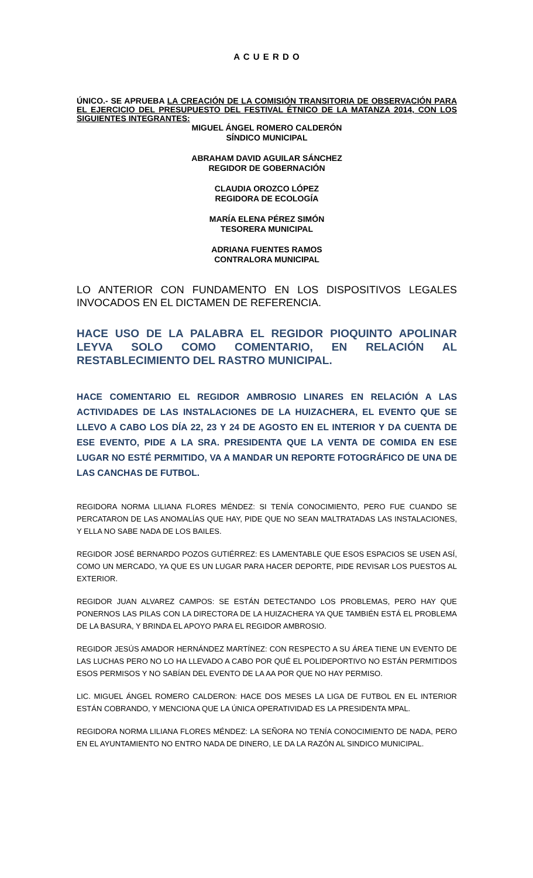A C U E R D O
ÚNICO.- SE APRUEBA LA CREACIÓN DE LA COMISIÓN TRANSITORIA DE OBSERVACIÓN PARA EL EJERCICIO DEL PRESUPUESTO DEL FESTIVAL ÉTNICO DE LA MATANZA 2014, CON LOS SIGUIENTES INTEGRANTES:
MIGUEL ÁNGEL ROMERO CALDERÓN
SÍNDICO MUNICIPAL
ABRAHAM DAVID AGUILAR SÁNCHEZ
REGIDOR DE GOBERNACIÓN
CLAUDIA OROZCO LÓPEZ
REGIDORA DE ECOLOGÍA
MARÍA ELENA PÉREZ SIMÓN
TESORERA MUNICIPAL
ADRIANA FUENTES RAMOS
CONTRALORA MUNICIPAL
LO ANTERIOR CON FUNDAMENTO EN LOS DISPOSITIVOS LEGALES INVOCADOS EN EL DICTAMEN DE REFERENCIA.
HACE USO DE LA PALABRA EL REGIDOR PIOQUINTO APOLINAR LEYVA SOLO COMO COMENTARIO, EN RELACIÓN AL RESTABLECIMIENTO DEL RASTRO MUNICIPAL.
HACE COMENTARIO EL REGIDOR AMBROSIO LINARES EN RELACIÓN A LAS ACTIVIDADES DE LAS INSTALACIONES DE LA HUIZACHERA, EL EVENTO QUE SE LLEVO A CABO LOS DÍA 22, 23 Y 24 DE AGOSTO EN EL INTERIOR Y DA CUENTA DE ESE EVENTO, PIDE A LA SRA. PRESIDENTA QUE LA VENTA DE COMIDA EN ESE LUGAR NO ESTÉ PERMITIDO, VA A MANDAR UN REPORTE FOTOGRÁFICO DE UNA DE LAS CANCHAS DE FUTBOL.
REGIDORA NORMA LILIANA FLORES MÉNDEZ: SI TENÍA CONOCIMIENTO, PERO FUE CUANDO SE PERCATARON DE LAS ANOMALÍAS QUE HAY, PIDE QUE NO SEAN MALTRATADAS LAS INSTALACIONES, Y ELLA NO SABE NADA DE LOS BAILES.
REGIDOR JOSÉ BERNARDO POZOS GUTIÉRREZ: ES LAMENTABLE QUE ESOS ESPACIOS SE USEN ASÍ, COMO UN MERCADO, YA QUE ES UN LUGAR PARA HACER DEPORTE, PIDE REVISAR LOS PUESTOS AL EXTERIOR.
REGIDOR JUAN ALVAREZ CAMPOS: SE ESTÁN DETECTANDO LOS PROBLEMAS, PERO HAY QUE PONERNOS LAS PILAS CON LA DIRECTORA DE LA HUIZACHERA YA QUE TAMBIÉN ESTÁ EL PROBLEMA DE LA BASURA, Y BRINDA EL APOYO PARA EL REGIDOR AMBROSIO.
REGIDOR JESÚS AMADOR HERNÁNDEZ MARTÍNEZ: CON RESPECTO A SU ÁREA TIENE UN EVENTO DE LAS LUCHAS PERO NO LO HA LLEVADO A CABO POR QUÉ EL POLIDEPORTIVO NO ESTÁN PERMITIDOS ESOS PERMISOS Y NO SABÍAN DEL EVENTO DE LA AA POR QUE NO HAY PERMISO.
LIC. MIGUEL ÁNGEL ROMERO CALDERON: HACE DOS MESES LA LIGA DE FUTBOL EN EL INTERIOR ESTÁN COBRANDO, Y MENCIONA QUE LA ÚNICA OPERATIVIDAD ES LA PRESIDENTA MPAL.
REGIDORA NORMA LILIANA FLORES MÉNDEZ: LA SEÑORA NO TENÍA CONOCIMIENTO DE NADA, PERO EN EL AYUNTAMIENTO NO ENTRO NADA DE DINERO, LE DA LA RAZÓN AL SINDICO MUNICIPAL.